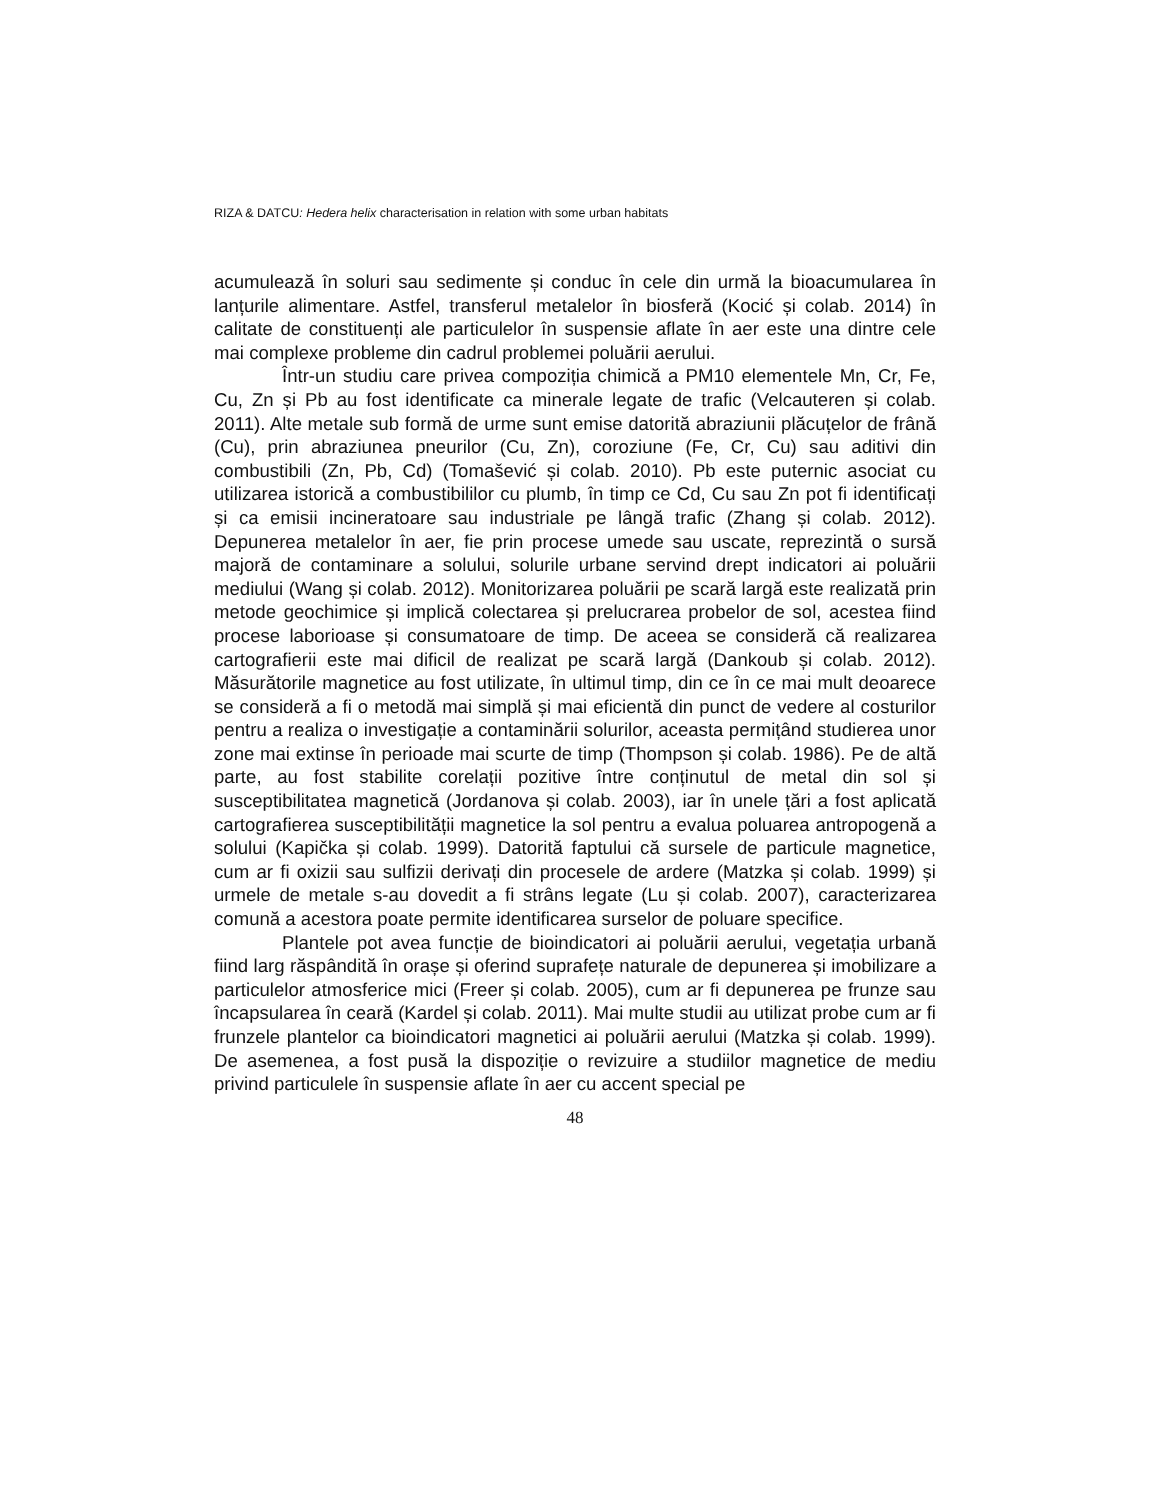RIZA & DATCU: Hedera helix characterisation in relation with some urban habitats
acumulează în soluri sau sedimente și conduc în cele din urmă la bioacumularea în lanțurile alimentare. Astfel, transferul metalelor în biosferă (Kocić și colab. 2014) în calitate de constituenți ale particulelor în suspensie aflate în aer este una dintre cele mai complexe probleme din cadrul problemei poluării aerului.
Într-un studiu care privea compoziția chimică a PM10 elementele Mn, Cr, Fe, Cu, Zn și Pb au fost identificate ca minerale legate de trafic (Velcauteren și colab. 2011). Alte metale sub formă de urme sunt emise datorită abraziunii plăcuțelor de frână (Cu), prin abraziunea pneurilor (Cu, Zn), coroziune (Fe, Cr, Cu) sau aditivi din combustibili (Zn, Pb, Cd) (Tomašević și colab. 2010). Pb este puternic asociat cu utilizarea istorică a combustibililor cu plumb, în timp ce Cd, Cu sau Zn pot fi identificați și ca emisii incineratoare sau industriale pe lângă trafic (Zhang și colab. 2012). Depunerea metalelor în aer, fie prin procese umede sau uscate, reprezintă o sursă majoră de contaminare a solului, solurile urbane servind drept indicatori ai poluării mediului (Wang și colab. 2012). Monitorizarea poluării pe scară largă este realizată prin metode geochimice și implică colectarea și prelucrarea probelor de sol, acestea fiind procese laborioase și consumatoare de timp. De aceea se consideră că realizarea cartografierii este mai dificil de realizat pe scară largă (Dankoub și colab. 2012). Măsurătorile magnetice au fost utilizate, în ultimul timp, din ce în ce mai mult deoarece se consideră a fi o metodă mai simplă și mai eficientă din punct de vedere al costurilor pentru a realiza o investigație a contaminării solurilor, aceasta permițând studierea unor zone mai extinse în perioade mai scurte de timp (Thompson și colab. 1986). Pe de altă parte, au fost stabilite corelații pozitive între conținutul de metal din sol și susceptibilitatea magnetică (Jordanova și colab. 2003), iar în unele țări a fost aplicată cartografierea susceptibilității magnetice la sol pentru a evalua poluarea antropogenă a solului (Kapička și colab. 1999). Datorită faptului că sursele de particule magnetice, cum ar fi oxizii sau sulfizii derivați din procesele de ardere (Matzka și colab. 1999) și urmele de metale s-au dovedit a fi strâns legate (Lu și colab. 2007), caracterizarea comună a acestora poate permite identificarea surselor de poluare specifice.
Plantele pot avea funcție de bioindicatori ai poluării aerului, vegetația urbană fiind larg răspândită în orașe și oferind suprafețe naturale de depunerea și imobilizare a particulelor atmosferice mici (Freer și colab. 2005), cum ar fi depunerea pe frunze sau încapsularea în ceară (Kardel și colab. 2011). Mai multe studii au utilizat probe cum ar fi frunzele plantelor ca bioindicatori magnetici ai poluării aerului (Matzka și colab. 1999). De asemenea, a fost pusă la dispoziție o revizuire a studiilor magnetice de mediu privind particulele în suspensie aflate în aer cu accent special pe
48